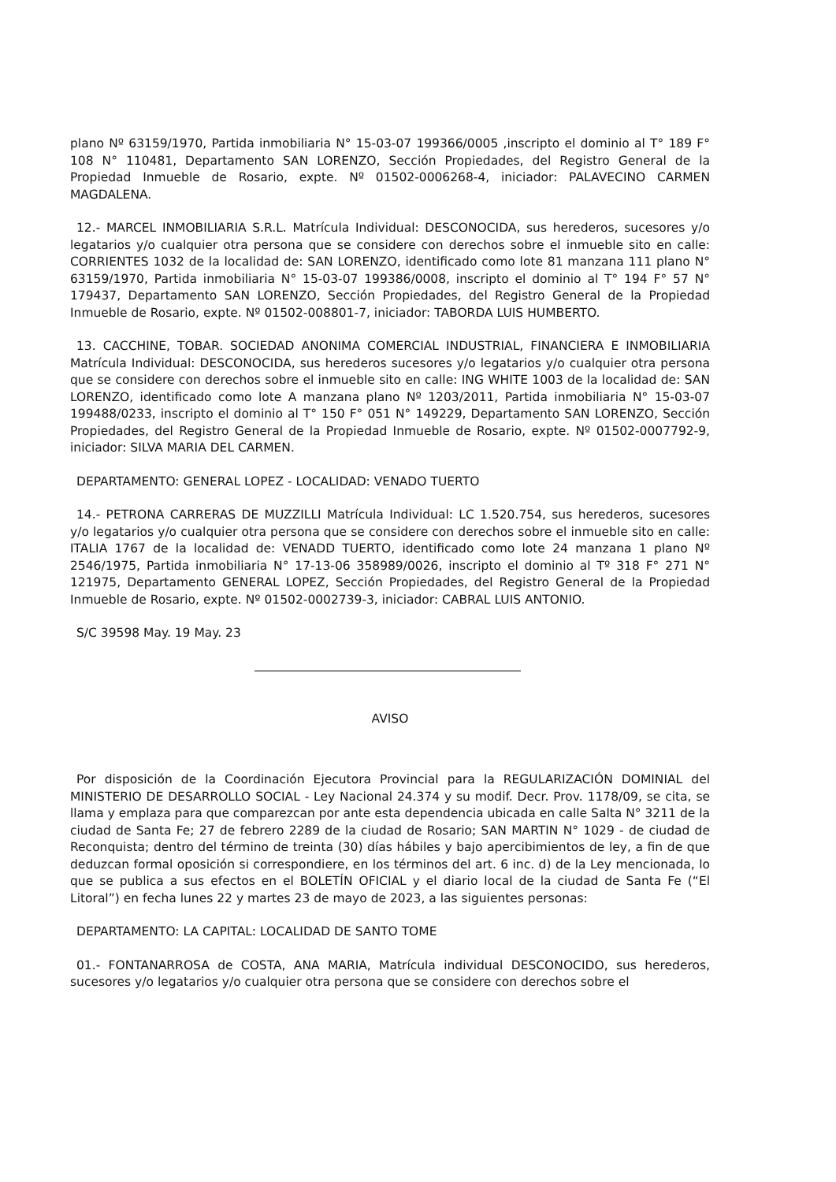plano Nº 63159/1970, Partida inmobiliaria N° 15-03-07 199366/0005 ,inscripto el dominio al T° 189 F° 108 N° 110481, Departamento SAN LORENZO, Sección Propiedades, del Registro General de la Propiedad Inmueble de Rosario, expte. Nº 01502-0006268-4, iniciador: PALAVECINO CARMEN MAGDALENA.
12.- MARCEL INMOBILIARIA S.R.L. Matrícula Individual: DESCONOCIDA, sus herederos, sucesores y/o legatarios y/o cualquier otra persona que se considere con derechos sobre el inmueble sito en calle: CORRIENTES 1032 de la localidad de: SAN LORENZO, identificado como lote 81 manzana 111 plano N° 63159/1970, Partida inmobiliaria N° 15-03-07 199386/0008, inscripto el dominio al T° 194 F° 57 N° 179437, Departamento SAN LORENZO, Sección Propiedades, del Registro General de la Propiedad Inmueble de Rosario, expte. Nº 01502-008801-7, iniciador: TABORDA LUIS HUMBERTO.
13. CACCHINE, TOBAR. SOCIEDAD ANONIMA COMERCIAL INDUSTRIAL, FINANCIERA E INMOBILIARIA Matrícula Individual: DESCONOCIDA, sus herederos sucesores y/o legatarios y/o cualquier otra persona que se considere con derechos sobre el inmueble sito en calle: ING WHITE 1003 de la localidad de: SAN LORENZO, identificado como lote A manzana plano Nº 1203/2011, Partida inmobiliaria N° 15-03-07 199488/0233, inscripto el dominio al T° 150 F° 051 N° 149229, Departamento SAN LORENZO, Sección Propiedades, del Registro General de la Propiedad Inmueble de Rosario, expte. Nº 01502-0007792-9, iniciador: SILVA MARIA DEL CARMEN.
DEPARTAMENTO: GENERAL LOPEZ - LOCALIDAD: VENADO TUERTO
14.- PETRONA CARRERAS DE MUZZILLI Matrícula Individual: LC 1.520.754, sus herederos, sucesores y/o legatarios y/o cualquier otra persona que se considere con derechos sobre el inmueble sito en calle: ITALIA 1767 de la localidad de: VENADD TUERTO, identificado como lote 24 manzana 1 plano Nº 2546/1975, Partida inmobiliaria N° 17-13-06 358989/0026, inscripto el dominio al Tº 318 F° 271 N° 121975, Departamento GENERAL LOPEZ, Sección Propiedades, del Registro General de la Propiedad Inmueble de Rosario, expte. Nº 01502-0002739-3, iniciador: CABRAL LUIS ANTONIO.
S/C 39598 May. 19 May. 23
AVISO
Por disposición de la Coordinación Ejecutora Provincial para la REGULARIZACIÓN DOMINIAL del MINISTERIO DE DESARROLLO SOCIAL - Ley Nacional 24.374 y su modif. Decr. Prov. 1178/09, se cita, se llama y emplaza para que comparezcan por ante esta dependencia ubicada en calle Salta N° 3211 de la ciudad de Santa Fe; 27 de febrero 2289 de la ciudad de Rosario; SAN MARTIN N° 1029 - de ciudad de Reconquista; dentro del término de treinta (30) días hábiles y bajo apercibimientos de ley, a fin de que deduzcan formal oposición si correspondiere, en los términos del art. 6 inc. d) de la Ley mencionada, lo que se publica a sus efectos en el BOLETÍN OFICIAL y el diario local de la ciudad de Santa Fe (“El Litoral”) en fecha lunes 22 y martes 23 de mayo de 2023, a las siguientes personas:
DEPARTAMENTO: LA CAPITAL: LOCALIDAD DE SANTO TOME
01.- FONTANARROSA de COSTA, ANA MARIA, Matrícula individual DESCONOCIDO, sus herederos, sucesores y/o legatarios y/o cualquier otra persona que se considere con derechos sobre el